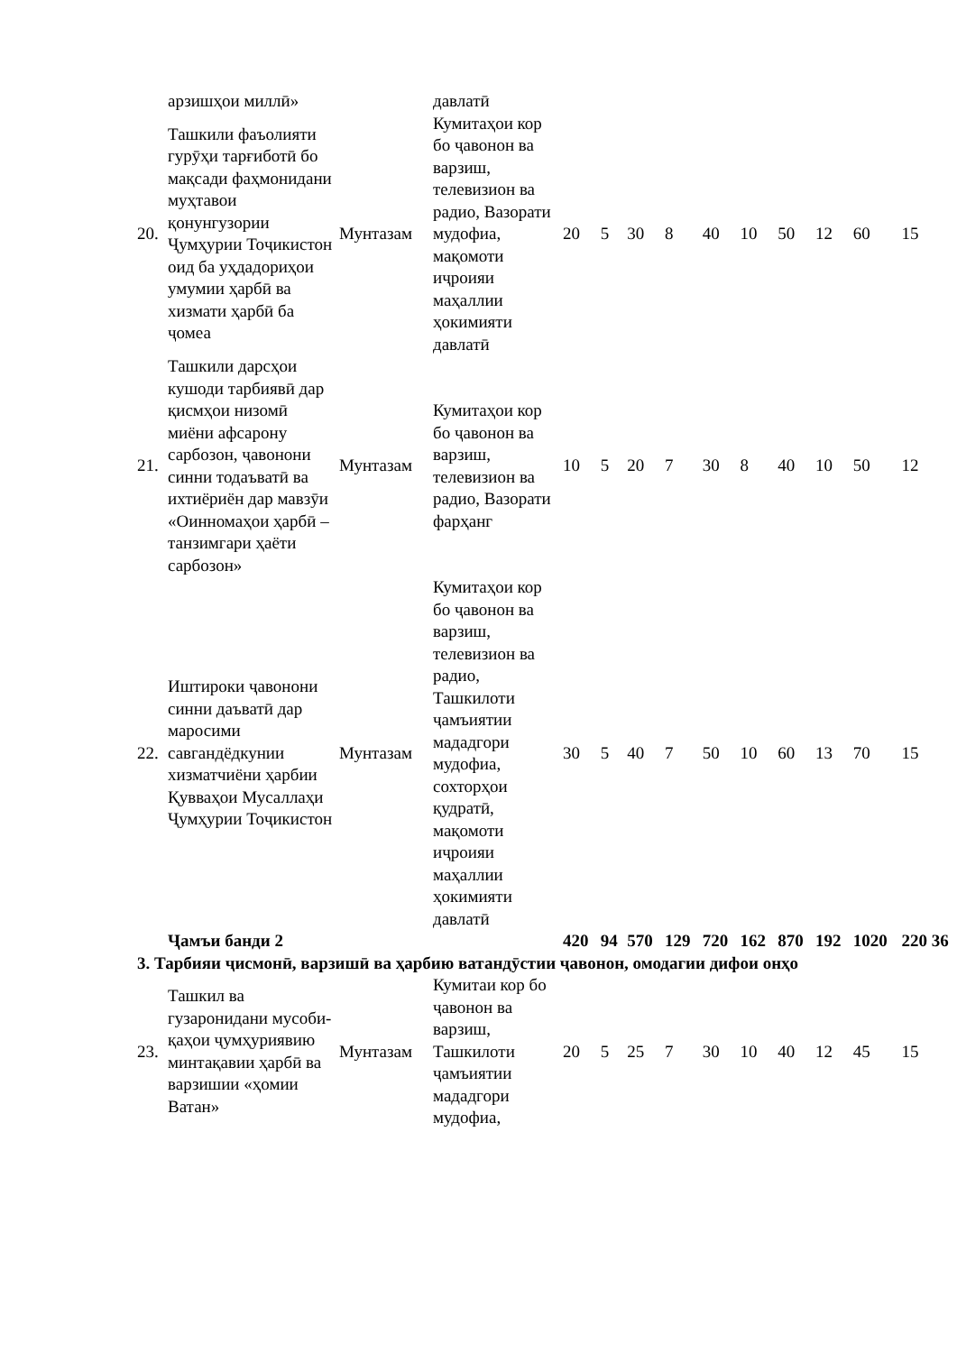| | арзишҳои миллӣ» | | давлатӣ | | | | | | | | | | |
| 20. | Ташкили фаъолияти гурӯҳи тарғиботӣ бо мақсади фаҳмонидани муҳтавои қонунгузории Ҷумҳурии Тоҷикистон оид ба уҳдадориҳои умумии ҳарбӣ ва хизмати ҳарбӣ ба ҷомеа | Мунтазам | Кумитаҳои кор бо ҷавонон ва варзиш, телевизион ва радио, Вазорати мудофиа, мақомоти иҷроияи маҳаллии ҳокимияти давлатӣ | 20 | 5 | 30 | 8 | 40 | 10 | 50 | 12 | 60 | 15 |
| 21. | Ташкили дарсҳои кушоди тарбиявӣ дар қисмҳои низомӣ миёни афсарону сарбозон, ҷавонони синни тодаъватӣ ва ихтиёриён дар мавзӯи «Оинномаҳои ҳарбӣ – танзимгари ҳаёти сарбозон» | Мунтазам | Кумитаҳои кор бо ҷавонон ва варзиш, телевизион ва радио, Вазорати фарҳанг | 10 | 5 | 20 | 7 | 30 | 8 | 40 | 10 | 50 | 12 |
| 22. | Иштироки ҷавонони синни даъватӣ дар маросими савгандёдкунии хизматчиёни ҳарбии Қувваҳои Мусаллаҳи Ҷумҳурии Тоҷикистон | Мунтазам | Кумитаҳои кор бо ҷавонон ва варзиш, телевизион ва радио, Ташкилоти ҷамъиятии мададгори мудофиа, сохторҳои қудратӣ, мақомоти иҷроияи маҳаллии ҳокимияти давлатӣ | 30 | 5 | 40 | 7 | 50 | 10 | 60 | 13 | 70 | 15 |
| | Ҷамъи банди 2 | | | 420 | 94 | 570 | 129 | 720 | 162 | 870 | 192 | 1020 | 220 36 |
| 3. Тарбияи ҷисмонӣ, варзишӣ ва ҳарбию ватандӯстии ҷавонон, омодагии дифои онҳо | | | | | | | | | | | | | |
| 23. | Ташкил ва гузаронидани мусоби-қаҳои ҷумҳуриявию минтақавии ҳарбӣ ва варзишии «ҳомии Ватан» | Мунтазам | Кумитаи кор бо ҷавонон ва варзиш, Ташкилоти ҷамъиятии мададгори мудофиа, | 20 | 5 | 25 | 7 | 30 | 10 | 40 | 12 | 45 | 15 |